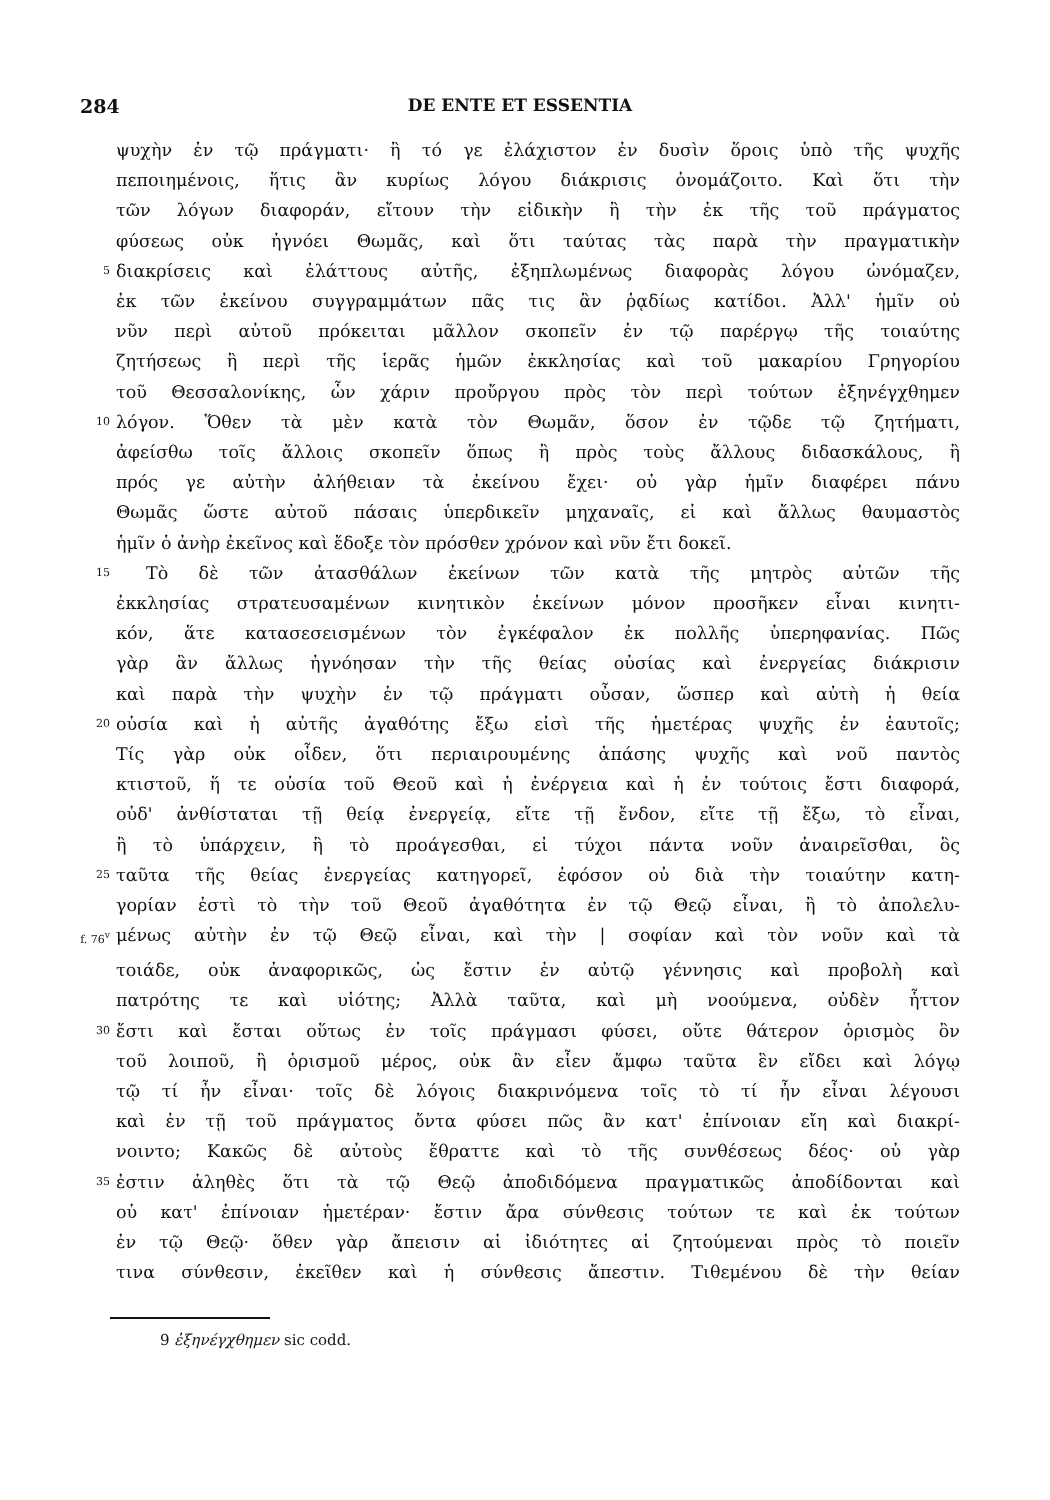284 DE ENTE ET ESSENTIA
ψυχὴν ἐν τῷ πράγματι· ἢ τό γε ἐλάχιστον ἐν δυσὶν ὅροις ὑπὸ τῆς ψυχῆς
πεποιημένοις, ἥτις ἂν κυρίως λόγου διάκρισις ὀνομάζοιτο. Καὶ ὅτι τὴν
τῶν λόγων διαφοράν, εἴτουν τὴν εἰδικὴν ἢ τὴν ἐκ τῆς τοῦ πράγματος
φύσεως οὐκ ἠγνόει Θωμᾶς, καὶ ὅτι ταύτας τὰς παρὰ τὴν πραγματικὴν
5 διακρίσεις καὶ ἐλάττους αὐτῆς, ἐξηπλωμένως διαφορὰς λόγου ὠνόμαζεν,
ἐκ τῶν ἐκείνου συγγραμμάτων πᾶς τις ἂν ῥᾳδίως κατίδοι. Ἀλλ' ἡμῖν οὐ
νῦν περὶ αὐτοῦ πρόκειται μᾶλλον σκοπεῖν ἐν τῷ παρέργῳ τῆς τοιαύτης
ζητήσεως ἢ περὶ τῆς ἱερᾶς ἡμῶν ἐκκλησίας καὶ τοῦ μακαρίου Γρηγορίου
τοῦ Θεσσαλονίκης, ὧν χάριν προὔργου πρὸς τὸν περὶ τούτων ἐξηνέγχθημεν
10 λόγον. Ὅθεν τὰ μὲν κατὰ τὸν Θωμᾶν, ὅσον ἐν τῷδε τῷ ζητήματι,
ἀφείσθω τοῖς ἄλλοις σκοπεῖν ὅπως ἢ πρὸς τοὺς ἄλλους διδασκάλους, ἢ
πρός γε αὐτὴν ἀλήθειαν τὰ ἐκείνου ἔχει· οὐ γὰρ ἡμῖν διαφέρει πάνυ
Θωμᾶς ὥστε αὐτοῦ πάσαις ὑπερδικεῖν μηχαναῖς, εἰ καὶ ἄλλως θαυμαστὸς
ἡμῖν ὁ ἀνὴρ ἐκεῖνος καὶ ἔδοξε τὸν πρόσθεν χρόνον καὶ νῦν ἔτι δοκεῖ.
15 Τὸ δὲ τῶν ἀτασθάλων ἐκείνων τῶν κατὰ τῆς μητρὸς αὐτῶν τῆς
ἐκκλησίας στρατευσαμένων κινητικὸν ἐκείνων μόνον προσῆκεν εἶναι κινητι-
κόν, ἅτε κατασεσεισμένων τὸν ἐγκέφαλον ἐκ πολλῆς ὑπερηφανίας. Πῶς
γὰρ ἂν ἄλλως ἠγνόησαν τὴν τῆς θείας οὐσίας καὶ ἐνεργείας διάκρισιν
καὶ παρὰ τὴν ψυχὴν ἐν τῷ πράγματι οὖσαν, ὥσπερ καὶ αὐτὴ ἡ θεία
20 οὐσία καὶ ἡ αὐτῆς ἀγαθότης ἔξω εἰσὶ τῆς ἡμετέρας ψυχῆς ἐν ἑαυτοῖς;
Τίς γὰρ οὐκ οἶδεν, ὅτι περιαιρουμένης ἁπάσης ψυχῆς καὶ νοῦ παντὸς
κτιστοῦ, ἥ τε οὐσία τοῦ Θεοῦ καὶ ἡ ἐνέργεια καὶ ἡ ἐν τούτοις ἔστι διαφορά,
οὐδ' ἀνθίσταται τῇ θείᾳ ἐνεργείᾳ, εἴτε τῇ ἔνδον, εἴτε τῇ ἔξω, τὸ εἶναι,
ἢ τὸ ὑπάρχειν, ἢ τὸ προάγεσθαι, εἰ τύχοι πάντα νοῦν ἀναιρεῖσθαι, ὃς
25 ταῦτα τῆς θείας ἐνεργείας κατηγορεῖ, ἐφόσον οὐ διὰ τὴν τοιαύτην κατη-
γορίαν ἐστὶ τὸ τὴν τοῦ Θεοῦ ἀγαθότητα ἐν τῷ Θεῷ εἶναι, ἢ τὸ ἀπολελυ-
f. 76<sup>v</sup> μένως αὐτὴν ἐν τῷ Θεῷ εἶναι, καὶ τὴν | σοφίαν καὶ τὸν νοῦν καὶ τὰ
τοιάδε, οὐκ ἀναφορικῶς, ὡς ἔστιν ἐν αὐτῷ γέννησις καὶ προβολὴ καὶ
πατρότης τε καὶ υἱότης; Ἀλλὰ ταῦτα, καὶ μὴ νοούμενα, οὐδὲν ἧττον
30 ἔστι καὶ ἔσται οὕτως ἐν τοῖς πράγμασι φύσει, οὔτε θάτερον ὁρισμὸς ὂν
τοῦ λοιποῦ, ἢ ὁρισμοῦ μέρος, οὐκ ἂν εἶεν ἄμφω ταῦτα ἓν εἴδει καὶ λόγῳ
τῷ τί ἦν εἶναι· τοῖς δὲ λόγοις διακρινόμενα τοῖς τὸ τί ἦν εἶναι λέγουσι
καὶ ἐν τῇ τοῦ πράγματος ὄντα φύσει πῶς ἂν κατ' ἐπίνοιαν εἴη καὶ διακρί-
νοιντο; Κακῶς δὲ αὐτοὺς ἔθραττε καὶ τὸ τῆς συνθέσεως δέος· οὐ γὰρ
35 ἐστιν ἀληθὲς ὅτι τὰ τῷ Θεῷ ἀποδιδόμενα πραγματικῶς ἀποδίδονται καὶ
οὐ κατ' ἐπίνοιαν ἡμετέραν· ἔστιν ἄρα σύνθεσις τούτων τε καὶ ἐκ τούτων
ἐν τῷ Θεῷ· ὅθεν γὰρ ἄπεισιν αἱ ἰδιότητες αἱ ζητούμεναι πρὸς τὸ ποιεῖν
τινα σύνθεσιν, ἐκεῖθεν καὶ ἡ σύνθεσις ἄπεστιν. Τιθεμένου δὲ τὴν θείαν
9 ἐξηνέγχθημεν sic codd.